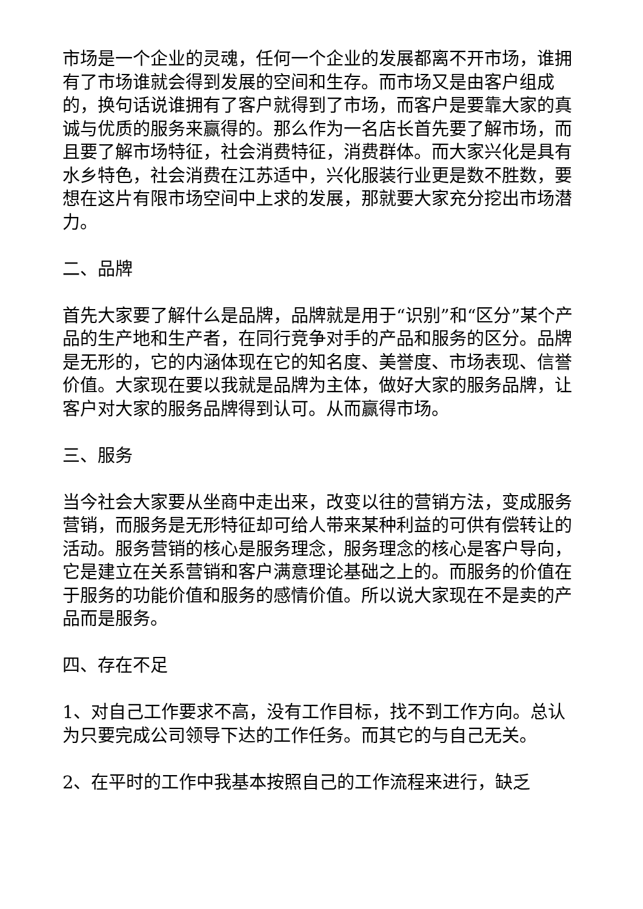市场是一个企业的灵魂，任何一个企业的发展都离不开市场，谁拥有了市场谁就会得到发展的空间和生存。而市场又是由客户组成的，换句话说谁拥有了客户就得到了市场，而客户是要靠大家的真诚与优质的服务来赢得的。那么作为一名店长首先要了解市场，而且要了解市场特征，社会消费特征，消费群体。而大家兴化是具有水乡特色，社会消费在江苏适中，兴化服装行业更是数不胜数，要想在这片有限市场空间中上求的发展，那就要大家充分挖出市场潜力。
二、品牌
首先大家要了解什么是品牌，品牌就是用于“识别”和“区分”某个产品的生产地和生产者，在同行竞争对手的产品和服务的区分。品牌是无形的，它的内涵体现在它的知名度、美誉度、市场表现、信誉价值。大家现在要以我就是品牌为主体，做好大家的服务品牌，让客户对大家的服务品牌得到认可。从而赢得市场。
三、服务
当今社会大家要从坐商中走出来，改变以往的营销方法，变成服务营销，而服务是无形特征却可给人带来某种利益的可供有偿转让的活动。服务营销的核心是服务理念，服务理念的核心是客户导向，它是建立在关系营销和客户满意理论基础之上的。而服务的价值在于服务的功能价值和服务的感情价值。所以说大家现在不是卖的产品而是服务。
四、存在不足
1、对自己工作要求不高，没有工作目标，找不到工作方向。总认为只要完成公司领导下达的工作任务。而其它的与自己无关。
2、在平时的工作中我基本按照自己的工作流程来进行，缺乏